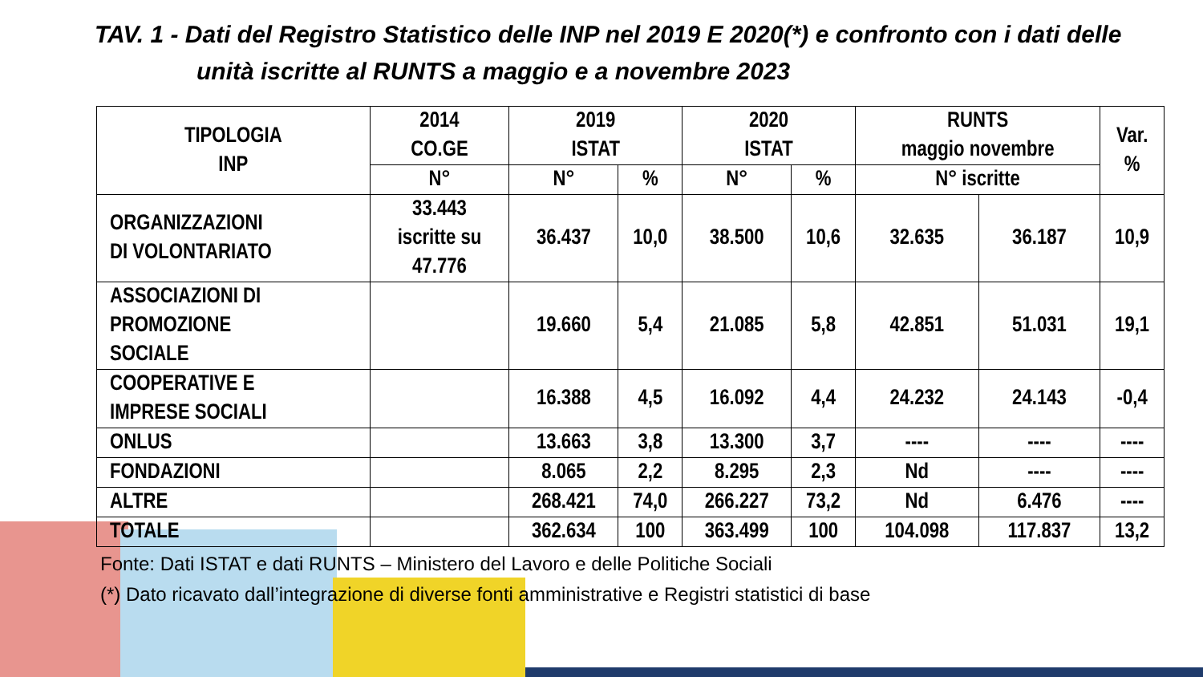TAV. 1 - Dati del Registro Statistico delle INP nel 2019 E 2020(*) e confronto con i dati delle
unità iscritte al RUNTS a maggio e a novembre 2023
| TIPOLOGIA INP | 2014 CO.GE | 2019 ISTAT | | 2020 ISTAT | | RUNTS maggio novembre | | Var. % |
| --- | --- | --- | --- | --- | --- | --- | --- | --- |
| | N° | N° | % | N° | % | N° iscritte | | |
| ORGANIZZAZIONI DI VOLONTARIATO | 33.443 iscritte su 47.776 | 36.437 | 10,0 | 38.500 | 10,6 | 32.635 | 36.187 | 10,9 |
| ASSOCIAZIONI DI PROMOZIONE SOCIALE | | 19.660 | 5,4 | 21.085 | 5,8 | 42.851 | 51.031 | 19,1 |
| COOPERATIVE E IMPRESE SOCIALI | | 16.388 | 4,5 | 16.092 | 4,4 | 24.232 | 24.143 | -0,4 |
| ONLUS | | 13.663 | 3,8 | 13.300 | 3,7 | ---- | ---- | ---- |
| FONDAZIONI | | 8.065 | 2,2 | 8.295 | 2,3 | Nd | ---- | ---- |
| ALTRE | | 268.421 | 74,0 | 266.227 | 73,2 | Nd | 6.476 | ---- |
| TOTALE | | 362.634 | 100 | 363.499 | 100 | 104.098 | 117.837 | 13,2 |
Fonte: Dati ISTAT e dati RUNTS – Ministero del Lavoro e delle Politiche Sociali
(*) Dato ricavato dall’integrazione di diverse fonti amministrative e Registri statistici di base